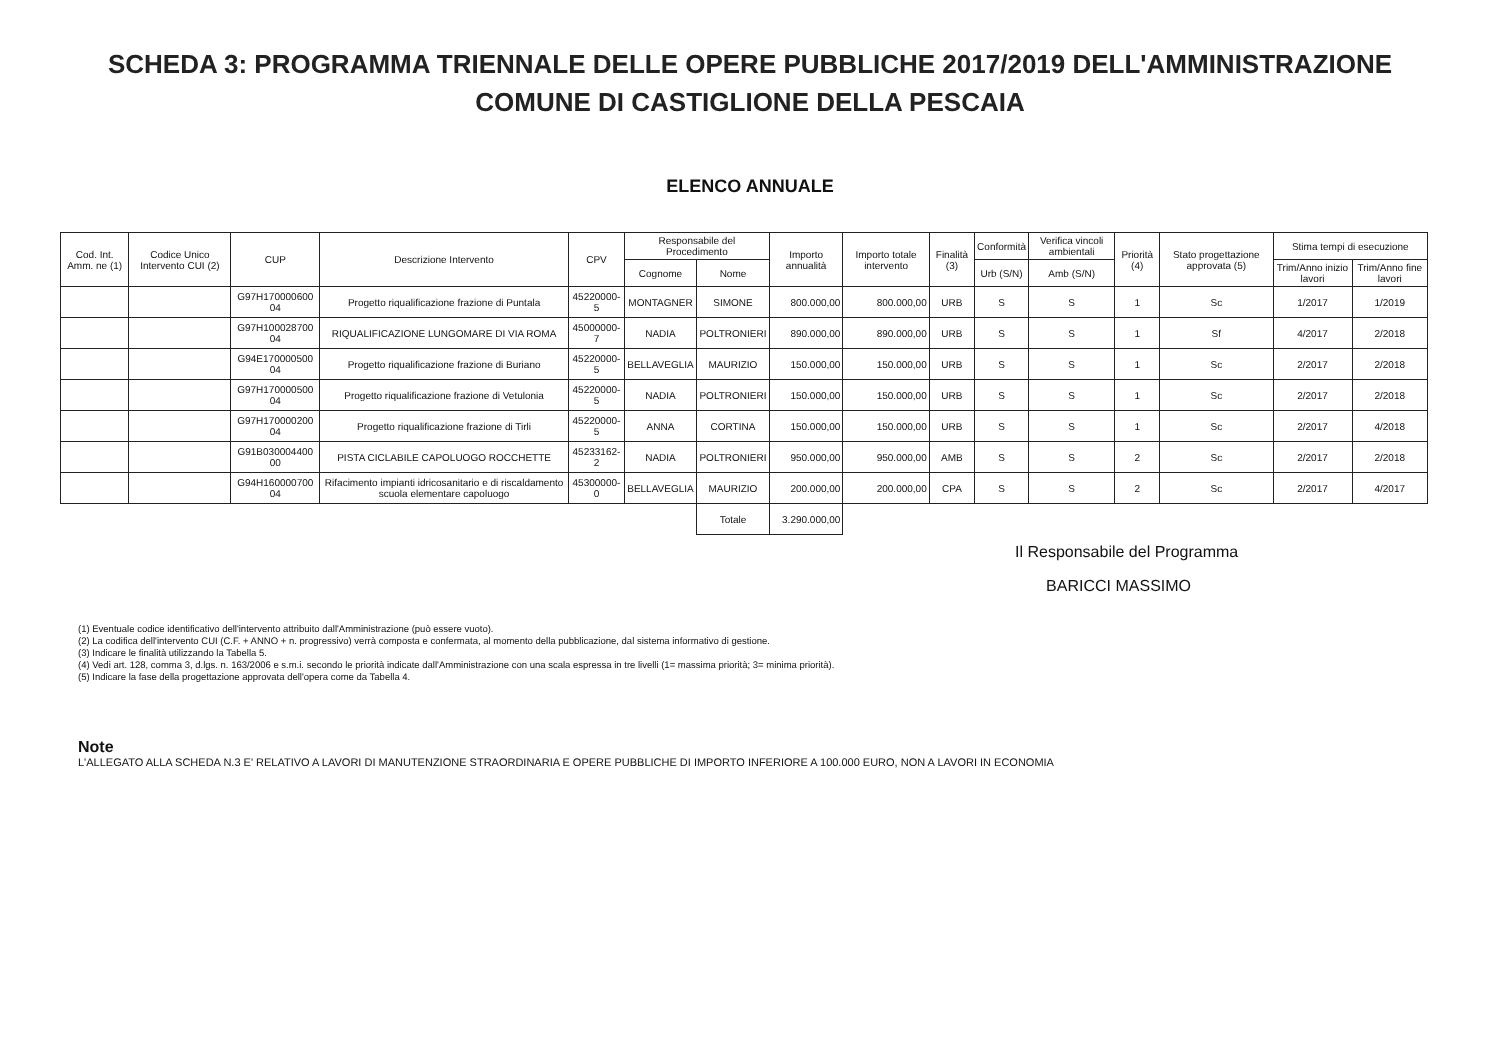SCHEDA 3: PROGRAMMA TRIENNALE DELLE OPERE PUBBLICHE 2017/2019 DELL'AMMINISTRAZIONE
COMUNE DI CASTIGLIONE DELLA PESCAIA
ELENCO ANNUALE
| Cod. Int. Amm. ne (1) | Codice Unico Intervento CUI (2) | CUP | Descrizione Intervento | CPV | Responsabile del Procedimento | | Importo annualità | Importo totale intervento | Finalità (3) | Conformità | Verifica vincoli ambientali | Priorità (4) | Stato progettazione approvata (5) | Stima tempi di esecuzione | |
| --- | --- | --- | --- | --- | --- | --- | --- | --- | --- | --- | --- | --- | --- | --- | --- |
| | | | | | Cognome | Nome | | | | Urb (S/N) | Amb (S/N) | | | Trim/Anno inizio lavori | Trim/Anno fine lavori |
| | | G97H170000600 04 | Progetto riqualificazione frazione di Puntala | 45220000-5 | MONTAGNER | SIMONE | 800.000,00 | 800.000,00 | URB | S | S | 1 | Sc | 1/2017 | 1/2019 |
| | | G97H100028700 04 | RIQUALIFICAZIONE LUNGOMARE DI VIA ROMA | 45000000-7 | NADIA | POLTRONIERI | 890.000,00 | 890.000,00 | URB | S | S | 1 | Sf | 4/2017 | 2/2018 |
| | | G94E170000500 04 | Progetto riqualificazione frazione di Buriano | 45220000-5 | BELLAVEGLIA | MAURIZIO | 150.000,00 | 150.000,00 | URB | S | S | 1 | Sc | 2/2017 | 2/2018 |
| | | G97H170000500 04 | Progetto riqualificazione frazione di Vetulonia | 45220000-5 | NADIA | POLTRONIERI | 150.000,00 | 150.000,00 | URB | S | S | 1 | Sc | 2/2017 | 2/2018 |
| | | G97H170000200 04 | Progetto riqualificazione frazione di Tirli | 45220000-5 | ANNA | CORTINA | 150.000,00 | 150.000,00 | URB | S | S | 1 | Sc | 2/2017 | 4/2018 |
| | | G91B030004400 00 | PISTA CICLABILE CAPOLUOGO ROCCHETTE | 45233162-2 | NADIA | POLTRONIERI | 950.000,00 | 950.000,00 | AMB | S | S | 2 | Sc | 2/2017 | 2/2018 |
| | | G94H160000700 04 | Rifacimento impianti idricosanitario e di riscaldamento scuola elementare capoluogo | 45300000-0 | BELLAVEGLIA | MAURIZIO | 200.000,00 | 200.000,00 | CPA | S | S | 2 | Sc | 2/2017 | 4/2017 |
| | | | | | | Totale | 3.290.000,00 | | | | | | | | |
Il Responsabile del Programma
BARICCI MASSIMO
(1) Eventuale codice identificativo dell'intervento attribuito dall'Amministrazione (può essere vuoto).
(2) La codifica dell'intervento CUI (C.F. + ANNO + n. progressivo) verrà composta e confermata, al momento della pubblicazione, dal sistema informativo di gestione.
(3) Indicare le finalità utilizzando la Tabella 5.
(4) Vedi art. 128, comma 3, d.lgs. n. 163/2006 e s.m.i. secondo le priorità indicate dall'Amministrazione con una scala espressa in tre livelli (1= massima priorità; 3= minima priorità).
(5) Indicare la fase della progettazione approvata dell'opera come da Tabella 4.
Note
L'ALLEGATO ALLA SCHEDA N.3 E' RELATIVO A LAVORI DI MANUTENZIONE STRAORDINARIA E OPERE PUBBLICHE DI IMPORTO INFERIORE A 100.000 EURO, NON A LAVORI IN ECONOMIA